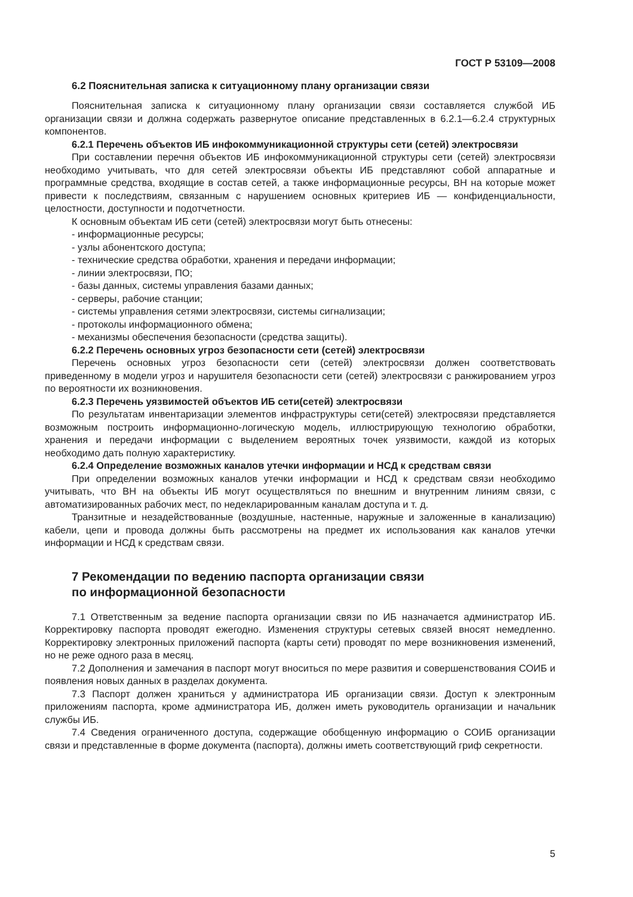ГОСТ Р 53109—2008
6.2 Пояснительная записка к ситуационному плану организации связи
Пояснительная записка к ситуационному плану организации связи составляется службой ИБ организации связи и должна содержать развернутое описание представленных в 6.2.1—6.2.4 структурных компонентов.
6.2.1 Перечень объектов ИБ инфокоммуникационной структуры сети (сетей) электросвязи
При составлении перечня объектов ИБ инфокоммуникационной структуры сети (сетей) электросвязи необходимо учитывать, что для сетей электросвязи объекты ИБ представляют собой аппаратные и программные средства, входящие в состав сетей, а также информационные ресурсы, ВН на которые может привести к последствиям, связанным с нарушением основных критериев ИБ — конфиденциальности, целостности, доступности и подотчетности.
К основным объектам ИБ сети (сетей) электросвязи могут быть отнесены:
- информационные ресурсы;
- узлы абонентского доступа;
- технические средства обработки, хранения и передачи информации;
- линии электросвязи, ПО;
- базы данных, системы управления базами данных;
- серверы, рабочие станции;
- системы управления сетями электросвязи, системы сигнализации;
- протоколы информационного обмена;
- механизмы обеспечения безопасности (средства защиты).
6.2.2 Перечень основных угроз безопасности сети (сетей) электросвязи
Перечень основных угроз безопасности сети (сетей) электросвязи должен соответствовать приведенному в модели угроз и нарушителя безопасности сети (сетей) электросвязи с ранжированием угроз по вероятности их возникновения.
6.2.3 Перечень уязвимостей объектов ИБ сети(сетей) электросвязи
По результатам инвентаризации элементов инфраструктуры сети(сетей) электросвязи представляется возможным построить информационно-логическую модель, иллюстрирующую технологию обработки, хранения и передачи информации с выделением вероятных точек уязвимости, каждой из которых необходимо дать полную характеристику.
6.2.4 Определение возможных каналов утечки информации и НСД к средствам связи
При определении возможных каналов утечки информации и НСД к средствам связи необходимо учитывать, что ВН на объекты ИБ могут осуществляться по внешним и внутренним линиям связи, с автоматизированных рабочих мест, по недекларированным каналам доступа и т. д.
Транзитные и незадействованные (воздушные, настенные, наружные и заложенные в канализацию) кабели, цепи и провода должны быть рассмотрены на предмет их использования как каналов утечки информации и НСД к средствам связи.
7 Рекомендации по ведению паспорта организации связи
по информационной безопасности
7.1 Ответственным за ведение паспорта организации связи по ИБ назначается администратор ИБ. Корректировку паспорта проводят ежегодно. Изменения структуры сетевых связей вносят немедленно. Корректировку электронных приложений паспорта (карты сети) проводят по мере возникновения изменений, но не реже одного раза в месяц.
7.2 Дополнения и замечания в паспорт могут вноситься по мере развития и совершенствования СОИБ и появления новых данных в разделах документа.
7.3 Паспорт должен храниться у администратора ИБ организации связи. Доступ к электронным приложениям паспорта, кроме администратора ИБ, должен иметь руководитель организации и начальник службы ИБ.
7.4 Сведения ограниченного доступа, содержащие обобщенную информацию о СОИБ организации связи и представленные в форме документа (паспорта), должны иметь соответствующий гриф секретности.
5